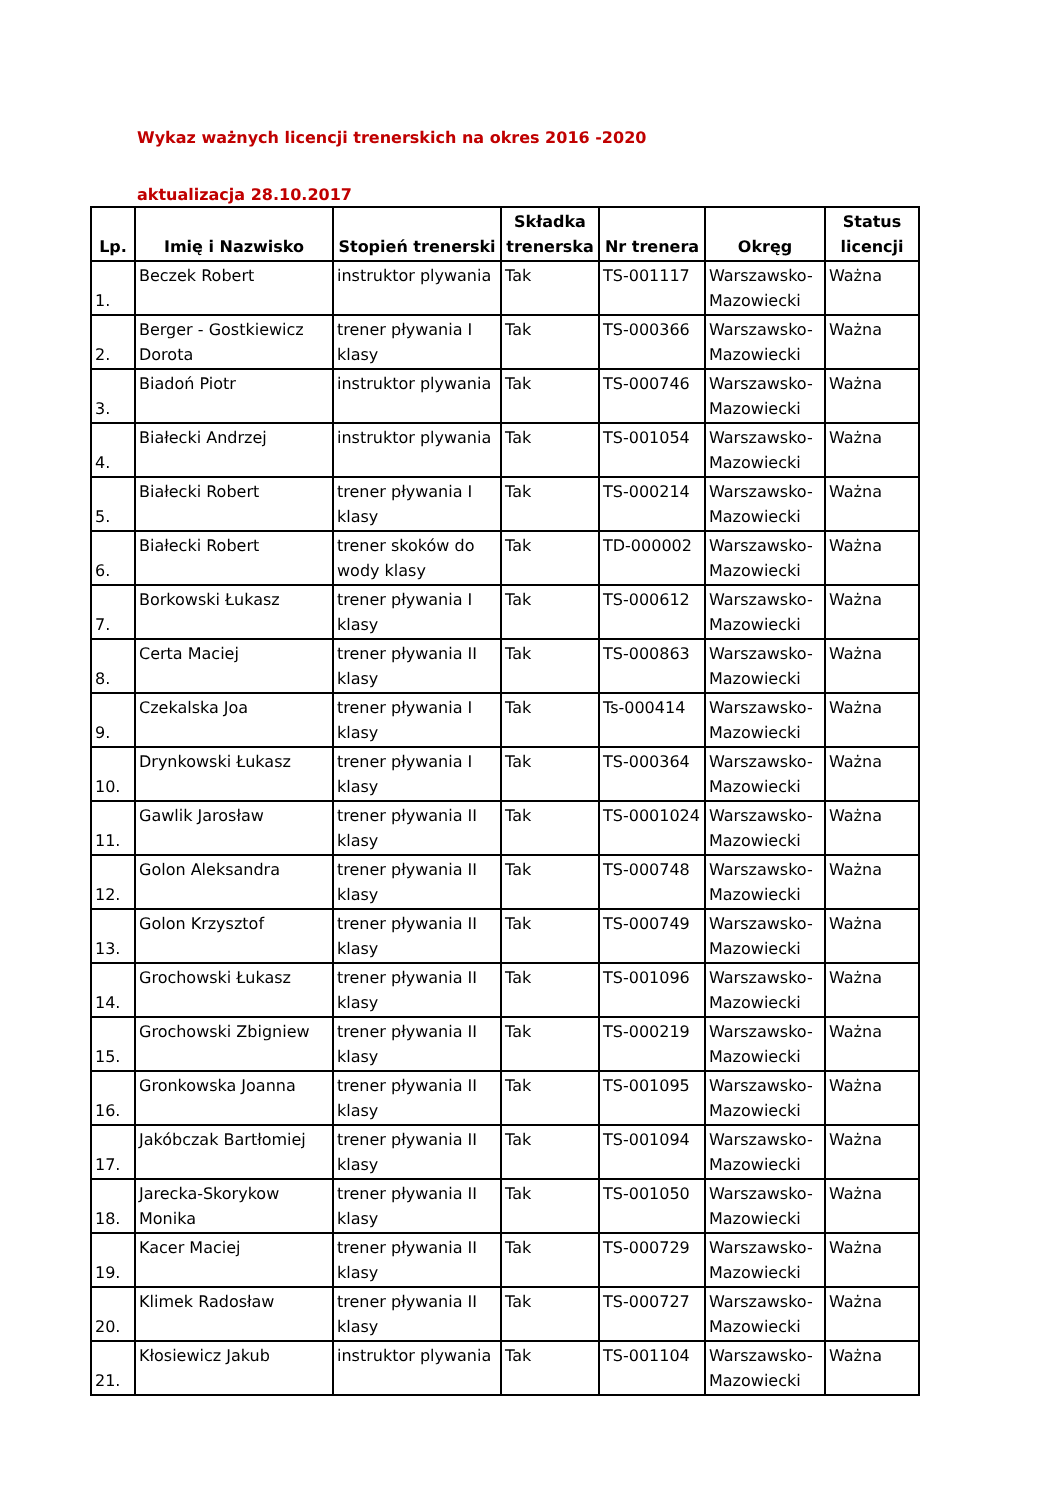Wykaz ważnych licencji trenerskich na okres 2016 -2020
aktualizacja 28.10.2017
| Lp. | Imię i Nazwisko | Stopień trenerski | Składka trenerska | Nr trenera | Okręg | Status licencji |
| --- | --- | --- | --- | --- | --- | --- |
| 1. | Beczek Robert | instruktor plywania | Tak | TS-001117 | Warszawsko-Mazowiecki | Ważna |
| 2. | Berger - Gostkiewicz Dorota | trener pływania I klasy | Tak | TS-000366 | Warszawsko-Mazowiecki | Ważna |
| 3. | Biadoń Piotr | instruktor plywania | Tak | TS-000746 | Warszawsko-Mazowiecki | Ważna |
| 4. | Białecki Andrzej | instruktor plywania | Tak | TS-001054 | Warszawsko-Mazowiecki | Ważna |
| 5. | Białecki Robert | trener pływania I klasy | Tak | TS-000214 | Warszawsko-Mazowiecki | Ważna |
| 6. | Białecki Robert | trener skoków do wody klasy | Tak | TD-000002 | Warszawsko-Mazowiecki | Ważna |
| 7. | Borkowski Łukasz | trener pływania I klasy | Tak | TS-000612 | Warszawsko-Mazowiecki | Ważna |
| 8. | Certa Maciej | trener pływania II klasy | Tak | TS-000863 | Warszawsko-Mazowiecki | Ważna |
| 9. | Czekalska Joa | trener pływania I klasy | Tak | Ts-000414 | Warszawsko-Mazowiecki | Ważna |
| 10. | Drynkowski Łukasz | trener pływania I klasy | Tak | TS-000364 | Warszawsko-Mazowiecki | Ważna |
| 11. | Gawlik Jarosław | trener pływania II klasy | Tak | TS-0001024 | Warszawsko-Mazowiecki | Ważna |
| 12. | Golon Aleksandra | trener pływania II klasy | Tak | TS-000748 | Warszawsko-Mazowiecki | Ważna |
| 13. | Golon Krzysztof | trener pływania II klasy | Tak | TS-000749 | Warszawsko-Mazowiecki | Ważna |
| 14. | Grochowski Łukasz | trener pływania II klasy | Tak | TS-001096 | Warszawsko-Mazowiecki | Ważna |
| 15. | Grochowski Zbigniew | trener pływania II klasy | Tak | TS-000219 | Warszawsko-Mazowiecki | Ważna |
| 16. | Gronkowska Joanna | trener pływania II klasy | Tak | TS-001095 | Warszawsko-Mazowiecki | Ważna |
| 17. | Jakóbczak Bartłomiej | trener pływania II klasy | Tak | TS-001094 | Warszawsko-Mazowiecki | Ważna |
| 18. | Jarecka-Skorykow Monika | trener pływania II klasy | Tak | TS-001050 | Warszawsko-Mazowiecki | Ważna |
| 19. | Kacer Maciej | trener pływania II klasy | Tak | TS-000729 | Warszawsko-Mazowiecki | Ważna |
| 20. | Klimek Radosław | trener pływania II klasy | Tak | TS-000727 | Warszawsko-Mazowiecki | Ważna |
| 21. | Kłosiewicz Jakub | instruktor plywania | Tak | TS-001104 | Warszawsko-Mazowiecki | Ważna |